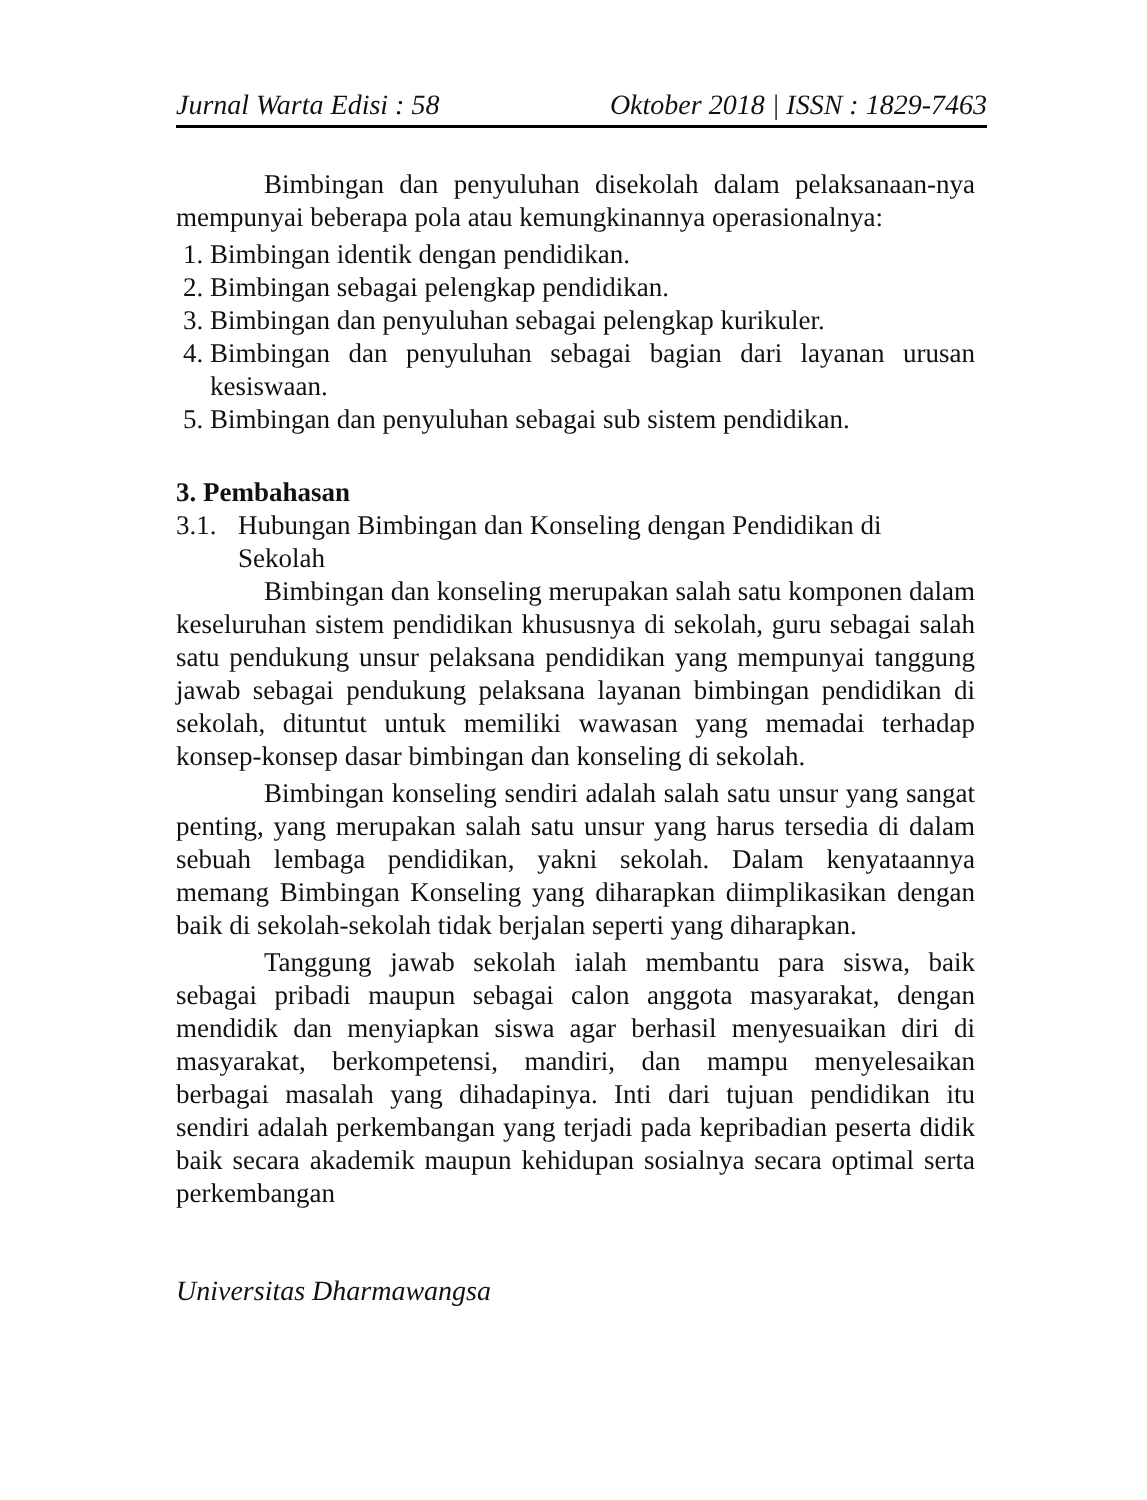Jurnal Warta Edisi : 58 Oktober 2018 | ISSN : 1829-7463
Bimbingan dan penyuluhan disekolah dalam pelaksanaan-nya mempunyai beberapa pola atau kemungkinannya operasionalnya:
1. Bimbingan identik dengan pendidikan.
2. Bimbingan sebagai pelengkap pendidikan.
3. Bimbingan dan penyuluhan sebagai pelengkap kurikuler.
4. Bimbingan dan penyuluhan sebagai bagian dari layanan urusan kesiswaan.
5. Bimbingan dan penyuluhan sebagai sub sistem pendidikan.
3. Pembahasan
3.1. Hubungan Bimbingan dan Konseling dengan Pendidikan di Sekolah
Bimbingan dan konseling merupakan salah satu komponen dalam keseluruhan sistem pendidikan khususnya di sekolah, guru sebagai salah satu pendukung unsur pelaksana pendidikan yang mempunyai tanggung jawab sebagai pendukung pelaksana layanan bimbingan pendidikan di sekolah, dituntut untuk memiliki wawasan yang memadai terhadap konsep-konsep dasar bimbingan dan konseling di sekolah.
Bimbingan konseling sendiri adalah salah satu unsur yang sangat penting, yang merupakan salah satu unsur yang harus tersedia di dalam sebuah lembaga pendidikan, yakni sekolah. Dalam kenyataannya memang Bimbingan Konseling yang diharapkan diimplikasikan dengan baik di sekolah-sekolah tidak berjalan seperti yang diharapkan.
Tanggung jawab sekolah ialah membantu para siswa, baik sebagai pribadi maupun sebagai calon anggota masyarakat, dengan mendidik dan menyiapkan siswa agar berhasil menyesuaikan diri di masyarakat, berkompetensi, mandiri, dan mampu menyelesaikan berbagai masalah yang dihadapinya. Inti dari tujuan pendidikan itu sendiri adalah perkembangan yang terjadi pada kepribadian peserta didik baik secara akademik maupun kehidupan sosialnya secara optimal serta perkembangan
Universitas Dharmawangsa